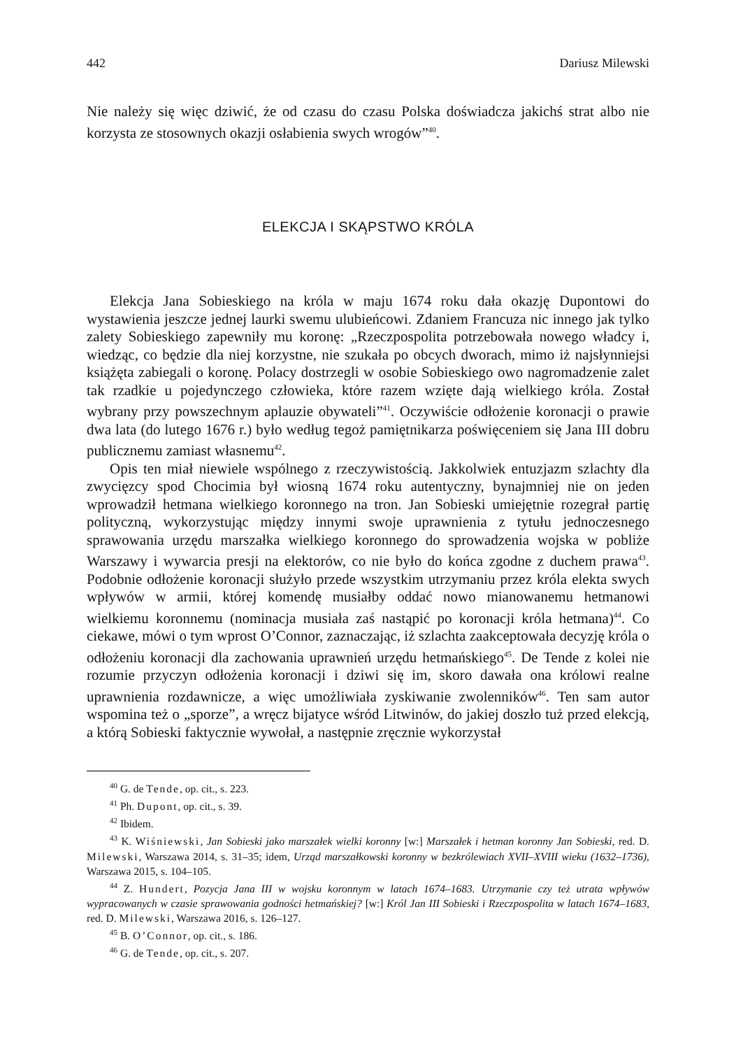442 Dariusz Milewski
Nie należy się więc dziwić, że od czasu do czasu Polska doświadcza jakichś strat albo nie korzysta ze stosownych okazji osłabienia swych wrogów”<sup>40</sup>.
ELEKCJA I SKĄPSTWO KRÓLA
Elekcja Jana Sobieskiego na króla w maju 1674 roku dała okazję Dupontowi do wystawienia jeszcze jednej laurki swemu ulubieńcowi. Zdaniem Francuza nic innego jak tylko zalety Sobieskiego zapewniły mu koronę: „Rzeczpospolita potrzebowała nowego władcy i, wiedząc, co będzie dla niej korzystne, nie szukała po obcych dworach, mimo iż najsłynniejsi książęta zabiegali o koronę. Polacy dostrzegli w osobie Sobieskiego owo nagromadzenie zalet tak rzadkie u pojedynczego człowieka, które razem wzięte dają wielkiego króla. Został wybrany przy powszechnym aplauzie obywateli”<sup>41</sup>. Oczywiście odłożenie koronacji o prawie dwa lata (do lutego 1676 r.) było według tegoż pamiętnikarza poświęceniem się Jana III dobru publicznemu zamiast własnemu<sup>42</sup>.
Opis ten miał niewiele wspólnego z rzeczywistością. Jakkolwiek entuzjazm szlachty dla zwycięzcy spod Chocimia był wiosną 1674 roku autentyczny, bynajmniej nie on jeden wprowadził hetmana wielkiego koronnego na tron. Jan Sobieski umiejętnie rozegrał partię polityczną, wykorzystując między innymi swoje uprawnienia z tytułu jednoczesnego sprawowania urzędu marszałka wielkiego koronnego do sprowadzenia wojska w pobliże Warszawy i wywarcia presji na elektorów, co nie było do końca zgodne z duchem prawa<sup>43</sup>. Podobnie odłożenie koronacji służyło przede wszystkim utrzymaniu przez króla elekta swych wpływów w armii, której komendę musiałby oddać nowo mianowanemu hetmanowi wielkiemu koronnemu (nominacja musiała zaś nastąpić po koronacji króla hetmana)<sup>44</sup>. Co ciekawe, mówi o tym wprost O’Connor, zaznaczając, iż szlachta zaakceptowała decyzję króla o odłożeniu koronacji dla zachowania uprawnień urzędu hetmańskiego<sup>45</sup>. De Tende z kolei nie rozumie przyczyn odłożenia koronacji i dziwi się im, skoro dawała ona królowi realne uprawnienia rozdawnicze, a więc umożliwiała zyskiwanie zwolenników<sup>46</sup>. Ten sam autor wspomina też o „sporze”, a wręcz bijatyce wśród Litwinów, do jakiej doszło tuż przed elekcją, a którą Sobieski faktycznie wywołał, a następnie zręcznie wykorzystał
<sup>40</sup> G. de Tende, op. cit., s. 223.
<sup>41</sup> Ph. Dupont, op. cit., s. 39.
<sup>42</sup> Ibidem.
<sup>43</sup> K. Wiśniewski, Jan Sobieski jako marszałek wielki koronny [w:] Marszałek i hetman koronny Jan Sobieski, red. D. Milewski, Warszawa 2014, s. 31–35; idem, Urząd marszałkowski koronny w bezkrólewiach XVII–XVIII wieku (1632–1736), Warszawa 2015, s. 104–105.
<sup>44</sup> Z. Hundert, Pozycja Jana III w wojsku koronnym w latach 1674–1683. Utrzymanie czy też utrata wpływów wypracowanych w czasie sprawowania godności hetmańskiej? [w:] Król Jan III Sobieski i Rzeczpospolita w latach 1674–1683, red. D. Milewski, Warszawa 2016, s. 126–127.
<sup>45</sup> B. O’Connor, op. cit., s. 186.
<sup>46</sup> G. de Tende, op. cit., s. 207.